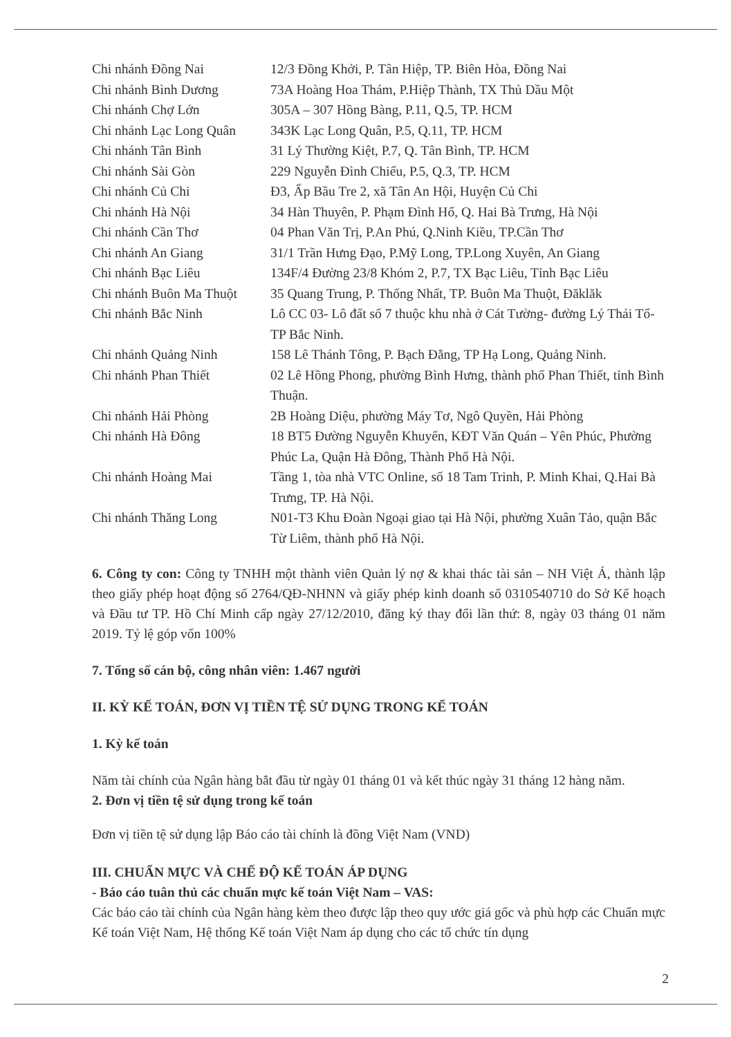| Chi nhánh Đồng Nai | 12/3 Đồng Khởi, P. Tân Hiệp, TP. Biên Hòa, Đồng Nai |
| Chi nhánh Bình Dương | 73A Hoàng Hoa Thám, P.Hiệp Thành, TX Thủ Dầu Một |
| Chi nhánh Chợ Lớn | 305A – 307 Hồng Bàng, P.11, Q.5, TP. HCM |
| Chi nhánh Lạc Long Quân | 343K Lạc Long Quân, P.5, Q.11, TP. HCM |
| Chi nhánh Tân Bình | 31 Lý Thường Kiệt, P.7, Q. Tân Bình, TP. HCM |
| Chi nhánh Sài Gòn | 229 Nguyễn Đình Chiểu, P.5, Q.3, TP. HCM |
| Chi nhánh Củ Chi | Đ3, Ấp Bầu Tre 2, xã Tân An Hội, Huyện Củ Chi |
| Chi nhánh Hà Nội | 34 Hàn Thuyên, P. Phạm Đình Hổ, Q. Hai Bà Trưng, Hà Nội |
| Chi nhánh Cần Thơ | 04 Phan Văn Trị, P.An Phú, Q.Ninh Kiều, TP.Cần Thơ |
| Chi nhánh An Giang | 31/1 Trần Hưng Đạo, P.Mỹ Long, TP.Long Xuyên, An Giang |
| Chi nhánh Bạc Liêu | 134F/4 Đường 23/8 Khóm 2, P.7, TX Bạc Liêu, Tỉnh Bạc Liêu |
| Chi nhánh Buôn Ma Thuột | 35 Quang Trung, P. Thống Nhất, TP. Buôn Ma Thuột, Đăklăk |
| Chi nhánh Bắc Ninh | Lô CC 03- Lô đất số 7 thuộc khu nhà ở Cát Tường- đường Lý Thái Tổ- TP Bắc Ninh. |
| Chi nhánh Quảng Ninh | 158 Lê Thánh Tông, P. Bạch Đằng, TP Hạ Long, Quảng Ninh. |
| Chi nhánh Phan Thiết | 02 Lê Hồng Phong, phường Bình Hưng, thành phố Phan Thiết, tỉnh Bình Thuận. |
| Chi nhánh Hải Phòng | 2B Hoàng Diệu, phường Máy Tơ, Ngô Quyền, Hải Phòng |
| Chi nhánh Hà Đông | 18 BT5 Đường Nguyễn Khuyến, KĐT Văn Quán – Yên Phúc, Phường Phúc La, Quận Hà Đông, Thành Phố Hà Nội. |
| Chi nhánh Hoàng Mai | Tầng 1, tòa nhà VTC Online, số 18 Tam Trinh, P. Minh Khai, Q.Hai Bà Trưng, TP. Hà Nội. |
| Chi nhánh Thăng Long | N01-T3 Khu Đoàn Ngoại giao tại Hà Nội, phường Xuân Tảo, quận Bắc Từ Liêm, thành phố Hà Nội. |
6. Công ty con: Công ty TNHH một thành viên Quản lý nợ & khai thác tài sản – NH Việt Á, thành lập theo giấy phép hoạt động số 2764/QĐ-NHNN và giấy phép kinh doanh số 0310540710 do Sở Kế hoạch và Đầu tư TP. Hồ Chí Minh cấp ngày 27/12/2010, đăng ký thay đổi lần thứ: 8, ngày 03 tháng 01 năm 2019. Tỷ lệ góp vốn 100%
7. Tổng số cán bộ, công nhân viên: 1.467 người
II. KỲ KẾ TOÁN, ĐƠN VỊ TIỀN TỆ SỬ DỤNG TRONG KẾ TOÁN
1. Kỳ kế toán
Năm tài chính của Ngân hàng bắt đầu từ ngày 01 tháng 01 và kết thúc ngày 31 tháng 12 hàng năm.
2. Đơn vị tiền tệ sử dụng trong kế toán
Đơn vị tiền tệ sử dụng lập Báo cáo tài chính là đồng Việt Nam (VND)
III. CHUẨN MỰC VÀ CHẾ ĐỘ KẾ TOÁN ÁP DỤNG
- Báo cáo tuân thủ các chuẩn mực kế toán Việt Nam – VAS:
Các báo cáo tài chính của Ngân hàng kèm theo được lập theo quy ước giá gốc và phù hợp các Chuẩn mực Kế toán Việt Nam, Hệ thống Kế toán Việt Nam áp dụng cho các tổ chức tín dụng
2